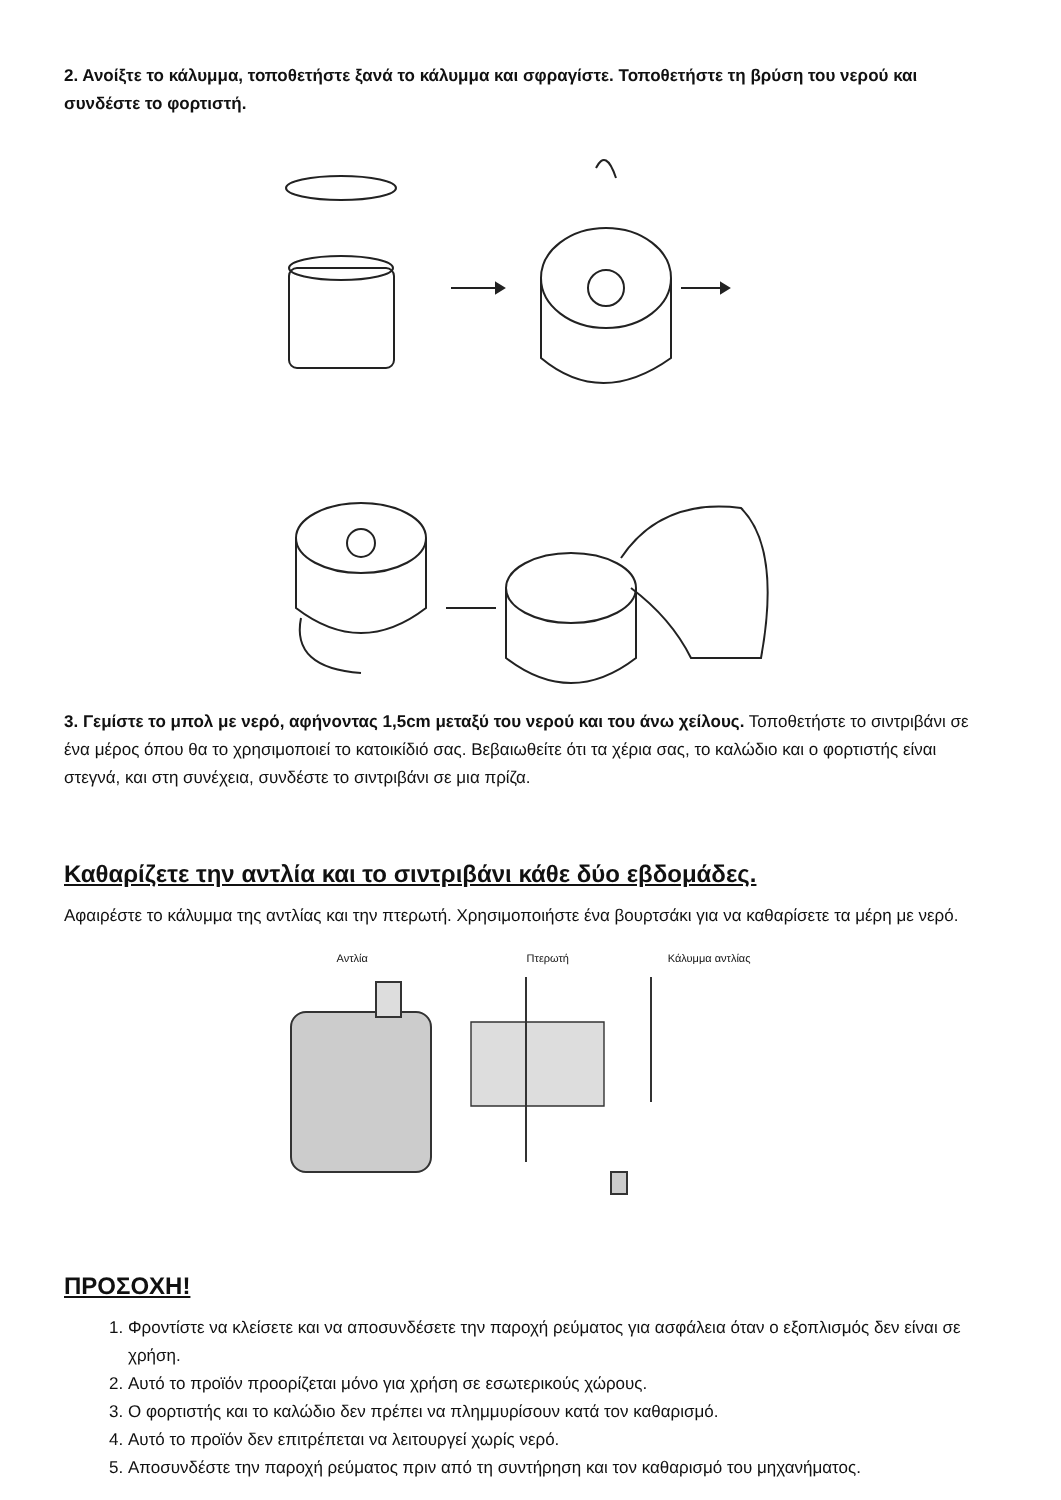2. Ανοίξτε το κάλυμμα, τοποθετήστε ξανά το κάλυμμα και σφραγίστε. Τοποθετήστε τη βρύση του νερού και συνδέστε το φορτιστή.
3. Γεμίστε το μπολ με νερό, αφήνοντας 1,5cm μεταξύ του νερού και του άνω χείλους. Τοποθετήστε το σιντριβάνι σε ένα μέρος όπου θα το χρησιμοποιεί το κατοικίδιό σας. Βεβαιωθείτε ότι τα χέρια σας, το καλώδιο και ο φορτιστής είναι στεγνά, και στη συνέχεια, συνδέστε το σιντριβάνι σε μια πρίζα.
Καθαρίζετε την αντλία και το σιντριβάνι κάθε δύο εβδομάδες.
Αφαιρέστε το κάλυμμα της αντλίας και την πτερωτή. Χρησιμοποιήστε ένα βουρτσάκι για να καθαρίσετε τα μέρη με νερό.
Αντλία Πτερωτή Κάλυμμα αντλίας
ΠΡΟΣΟΧΗ!
1. Φροντίστε να κλείσετε και να αποσυνδέσετε την παροχή ρεύματος για ασφάλεια όταν ο εξοπλισμός δεν είναι σε χρήση.
2. Αυτό το προϊόν προορίζεται μόνο για χρήση σε εσωτερικούς χώρους.
3. Ο φορτιστής και το καλώδιο δεν πρέπει να πλημμυρίσουν κατά τον καθαρισμό.
4. Αυτό το προϊόν δεν επιτρέπεται να λειτουργεί χωρίς νερό.
5. Αποσυνδέστε την παροχή ρεύματος πριν από τη συντήρηση και τον καθαρισμό του μηχανήματος.